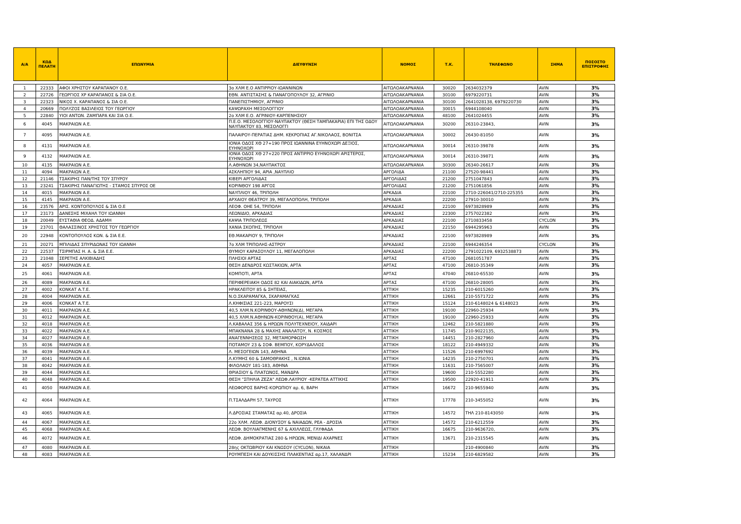| Α/Α | ΚΩΔ ΠΕΛΑΤΗ | ΕΠΩΝΥΜΙΑ | ΔΙΕΥΘΥΝΣΗ | ΝΟΜΟΣ | Τ.Κ. | ΤΗΛΕΦΩΝΟ | ΣΗΜΑ | ΠΟΣΟΣΤΟ ΕΠΙΣΤΡΟΦΗΣ |
| --- | --- | --- | --- | --- | --- | --- | --- | --- |
| 1 | 22333 | ΑΦΟΙ ΧΡΗΣΤΟΥ ΚΑΡΑΠΑΝΟΥ Ο.Ε. | 3ο ΧΛΜ Ε.Ο ΑΝΤΙΡΡΙΟΥ-ΙΩΑΝΝΙΝΩΝ | ΑΙΤΩΛΟΑΚΑΡΝΑΝΙΑ | 30020 | 2634032379 | AVIN | 3% |
| 2 | 22726 | ΓΕΩΡΓΙΟΣ ΧΡ ΚΑΡΑΠΑΝΟΣ & ΣΙΑ Ο.Ε. | ΕΘΝ. ΑΝΤΙΣΤΑΣΗΣ & ΠΑΝΑΓΟΠΟΥΛΟΥ 32, ΑΓΡΙΝΙΟ | ΑΙΤΩΛΟΑΚΑΡΝΑΝΙΑ | 30100 | 6979220731 | AVIN | 3% |
| 3 | 22323 | ΝΙΚΟΣ Χ. ΚΑΡΑΠΑΝΟΣ & ΣΙΑ Ο.Ε. | ΠΑΝΕΠΙΣΤΗΜΙΟΥ, ΑΓΡΙΝΙΟ | ΑΙΤΩΛΟΑΚΑΡΝΑΝΙΑ | 30100 | 2641028138, 6979220730 | AVIN | 3% |
| 4 | 20669 | ΠΟΛΥΖΟΣ ΒΑΣΙΛΕΙΟΣ ΤΟΥ ΓΕΩΡΓΙΟΥ | ΚΑΨΩΡΑΧΗ ΜΕΣΟΛΟΓΓΙΟΥ | ΑΙΤΩΛΟΑΚΑΡΝΑΝΙΑ | 30015 | 6944108040 | AVIN | 3% |
| 5 | 22840 | ΥΙΟΙ ΑΝΤΩΝ. ΖΑΜΠΑΡΑ ΚΑΙ ΣΙΑ Ο.Ε. | 2ο ΧΛΜ Ε.Ο. ΑΓΡΙΝΙΟΥ-ΚΑΡΠΕΝΗΣΙΟΥ | ΑΙΤΩΛΟΑΚΑΡΝΑΝΙΑ | 48100 | 2641024455 | AVIN | 3% |
| 6 | 4045 | ΜΑΚΡΑΙΩΝ Α.Ε. | Π.Ε.Ο. ΜΕΣΟΛΟΓΓΙΟΥ-ΝΑΥΠΑΚΤΟΥ (ΘΕΣΗ ΤΑΜΠΑΚΑΡΙΑ) ΕΠΙ ΤΗΣ ΟΔΟΥ ΝΑΥΠΑΚΤΟΥ 83, ΜΕΣΟΛΟΓΓΙ | ΑΙΤΩΛΟΑΚΑΡΝΑΝΙΑ | 30200 | 26310-23843, | AVIN | 3% |
| 7 | 4095 | ΜΑΚΡΑΙΩΝ Α.Ε. | ΠΑΛΑΙΡΟΥ-ΠΕΡΑΤΙΑΣ ΔΗΜ. ΚΕΚΡΟΠΙΑΣ ΑΓ.ΝΙΚΟΛΑΟΣ, ΒΟΝΙΤΣΑ | ΑΙΤΩΛΟΑΚΑΡΝΑΝΙΑ | 30002 | 26430-81050 | AVIN | 3% |
| 8 | 4131 | ΜΑΚΡΑΙΩΝ Α.Ε. | ΙΟΝΙΑ ΟΔΟΣ ΧΘ 27+190 ΠΡΟΣ ΙΩΑΝΝΙΝΑ ΕΥΗΝΟΧΩΡΙ ΔΕΞΙΟΣ, ΕΥΗΝΟΧΩΡΙ | ΑΙΤΩΛΟΑΚΑΡΝΑΝΙΑ | 30014 | 26310-39878 | AVIN | 3% |
| 9 | 4132 | ΜΑΚΡΑΙΩΝ Α.Ε. | ΙΟΝΙΑ ΟΔΟΣ ΧΘ 27+220 ΠΡΟΣ ΑΝΤΙΡΡΙΟ ΕΥΗΝΟΧΩΡΙ ΑΡΙΣΤΕΡΟΣ, ΕΥΗΝΟΧΩΡΙ | ΑΙΤΩΛΟΑΚΑΡΝΑΝΙΑ | 30014 | 26310-39871 | AVIN | 3% |
| 10 | 4135 | ΜΑΚΡΑΙΩΝ Α.Ε. | Λ.ΑΘΗΝΩΝ 34,ΝΑΥΠΑΚΤΟΣ | ΑΙΤΩΛΟΑΚΑΡΝΑΝΙΑ | 30300 | 26340-26617 | AVIN | 3% |
| 11 | 4094 | ΜΑΚΡΑΙΩΝ Α.Ε. | ΑΣΚΛΗΠΙΟΥ 94, ΑΡΙΑ ,ΝΑΥΠΛΙΟ | ΑΡΓΟΛΙΔΑ | 21100 | 27520-98441 | AVIN | 3% |
| 12 | 21146 | ΤΣΑΚΙΡΗΣ ΠΑΝ/ΤΗΣ ΤΟΥ ΣΠΥΡΟΥ | ΚΙΒΕΡΙ ΑΡΓΟΛΙΔΑΣ | ΑΡΓΟΛΙΔΑΣ | 21200 | 2751047843 | AVIN | 3% |
| 13 | 23241 | ΤΣΑΚΙΡΗΣ ΠΑΝΑΓΙΩΤΗΣ - ΣΤΑΜΟΣ ΣΠΥΡΟΣ ΟΕ | ΚΟΡΙΝΘΟΥ 198 ΑΡΓΟΣ | ΑΡΓΟΛΙΔΑΣ | 21200 | 2751061856 | AVIN | 3% |
| 14 | 4015 | ΜΑΚΡΑΙΩΝ Α.Ε. | ΝΑΥΠΛΙΟΥ 46, ΤΡΙΠΟΛΗ | ΑΡΚΑΔΙΑ | 22100 | 2710-226041/2710-225355 | AVIN | 3% |
| 15 | 4145 | ΜΑΚΡΑΙΩΝ Α.Ε. | ΑΡΧΑΙΟΥ ΘΕΑΤΡΟΥ 39, ΜΕΓΑΛΟΠΟΛΗ, ΤΡΙΠΟΛΗ | ΑΡΚΑΔΙΑ | 22200 | 27910-30010 | AVIN | 3% |
| 16 | 23576 | ΑΡΙΣ. ΚΟΝΤΟΠΟΥΛΟΣ & ΣΙΑ Ο.Ε | ΛΕΟΦ. ΟΗΕ 54, ΤΡΙΠΟΛΗ | ΑΡΚΑΔΙΑΣ | 22100 | 6973828989 | AVIN | 3% |
| 17 | 23173 | ΔΑΝΕΣΗΣ ΜΙΧΑΗΛ ΤΟΥ ΙΩΑΝΝΗ | ΛΕΩΝΙΔΙΟ, ΑΡΚΑΔΙΑΣ | ΑΡΚΑΔΙΑΣ | 22300 | 2757022382 | AVIN | 3% |
| 18 | 20049 | ΕΥΣΤΑΘΙΑ ΘΕΟΔ. ΑΔΑΜΗ | ΚΑΨΙΑ ΤΡΙΠΟΛΕΩΣ | ΑΡΚΑΔΙΑΣ | 22100 | 2710833458 | CYCLON | 3% |
| 19 | 23701 | ΘΑΛΑΣΣΙΝΟΣ ΧΡΗΣΤΟΣ ΤΟΥ ΓΕΩΡΓΙΟΥ | ΧΑΝΙΑ ΣΚΟΠΗΣ, ΤΡΙΠΟΛΗ | ΑΡΚΑΔΙΑΣ | 22150 | 6944295963 | AVIN | 3% |
| 20 | 22948 | ΚΟΝΤΟΠΟΥΛΟΣ ΚΩΝ. & ΣΙΑ Ε.Ε. | ΕΘ.ΜΑΚΑΡΙΟΥ 9, ΤΡΙΠΟΛΗ | ΑΡΚΑΔΙΑΣ | 22100 | 6973828989 | AVIN | 3% |
| 21 | 20271 | ΜΠΙΛΙΔΑΣ ΣΠΥΡΙΔΩΝΑΣ ΤΟΥ ΙΩΑΝΝΗ | 7ο ΧΛΜ ΤΡΙΠΟΛΗΣ-ΑΣΤΡΟΥ | ΑΡΚΑΔΙΑΣ | 22100 | 6944246354 | CYCLON | 3% |
| 22 | 22537 | ΤΣΙΡΜΠΑΣ Η. Α. & ΣΙΑ Ε.Ε. | ΘΥΜΙΟΥ ΚΑΡΑΣΟΥΛΟΥ 11, ΜΕΓΑΛΟΠΟΛΗ | ΑΡΚΑΔΙΑΣ | 22200 | 2791022109, 6932538873 | AVIN | 3% |
| 23 | 21048 | ΣΕΡΕΤΗΣ ΑΛΚΙΒΙΑΔΗΣ | ΠΛΗΣΙΟΙ ΑΡΤΑΣ | ΑΡΤΑΣ | 47100 | 2681051787 | AVIN | 3% |
| 24 | 4057 | ΜΑΚΡΑΙΩΝ Α.Ε. | ΘΕΣΗ ΔΕΝΔΡΟΣ ΚΩΣΤΑΚΙΩΝ, ΑΡΤΑ | ΑΡΤΑΣ | 47100 | 26810-35349 | AVIN | 3% |
| 25 | 4061 | ΜΑΚΡΑΙΩΝ Α.Ε. | ΚΟΜΠΟΤΙ, ΑΡΤΑ | ΑΡΤΑΣ | 47040 | 26810-65530 | AVIN | 3% |
| 26 | 4089 | ΜΑΚΡΑΙΩΝ Α.Ε. | ΠΕΡΙΦΕΡΕΙΑΚΗ ΟΔΟΣ 82 ΚΑΙ ΑΙΑΚΙΔΩΝ, ΑΡΤΑ | ΑΡΤΑΣ | 47100 | 26810-28005 | AVIN | 3% |
| 27 | 4002 | ΚΟΝΚΑΤ Α.Τ.Ε. | ΗΡΑΚΛΕΙΤΟΥ 85 & ΣΗΤΕΙΑΣ, | ΑΤΤΙΚΗ | 15235 | 210-6015260 | AVIN | 3% |
| 28 | 4004 | ΜΑΚΡΑΙΩΝ Α.Ε. | Ν.Ο.ΣΚΑΡΑΜΑΓΚΑ, ΣΚΑΡΑΜΑΓΚΑΣ | ΑΤΤΙΚΗ | 12661 | 210-5571722 | AVIN | 3% |
| 29 | 4006 | ΚΟΝΚΑΤ Α.Τ.Ε. | Λ.ΚΗΦΙΣΙΑΣ 221-223, ΜΑΡΟΥΣΙ | ΑΤΤΙΚΗ | 15124 | 210-6148024 & 6148023 | AVIN | 3% |
| 30 | 4011 | ΜΑΚΡΑΙΩΝ Α.Ε. | 40,5 ΧΛΜ.Ν.ΚΟΡΙΝΘΟΥ-ΑΘΗΝΩΝ(Δ), ΜΕΓΑΡΑ | ΑΤΤΙΚΗ | 19100 | 22960-25934 | AVIN | 3% |
| 31 | 4012 | ΜΑΚΡΑΙΩΝ Α.Ε. | 40,5 ΧΛΜ.Ν.ΑΘΗΝΩΝ-ΚΟΡΙΝΘΟΥ(Α), ΜΕΓΑΡΑ | ΑΤΤΙΚΗ | 19100 | 22960-25933 | AVIN | 3% |
| 32 | 4018 | ΜΑΚΡΑΙΩΝ Α.Ε. | Λ.ΚΑΒΑΛΑΣ 356 & ΗΡΩΩΝ ΠΟΛΥΤΕΧΝΕΙΟΥ, ΧΑΙΔΑΡΙ | ΑΤΤΙΚΗ | 12462 | 210-5821880 | AVIN | 3% |
| 33 | 4022 | ΜΑΚΡΑΙΩΝ Α.Ε. | ΜΠΑΚΝΑΝΑ 28 & ΜΑΧΗΣ ΑΝΑΛΑΤΟΥ, Ν. ΚΟΣΜΟΣ | ΑΤΤΙΚΗ | 11745 | 210-9022135, | AVIN | 3% |
| 34 | 4027 | ΜΑΚΡΑΙΩΝ Α.Ε. | ΑΝΑΓΕΝΝΗΣΕΩΣ 32, ΜΕΤΑΜΟΡΦΩΣΗ | ΑΤΤΙΚΗ | 14451 | 210-2827960 | AVIN | 3% |
| 35 | 4036 | ΜΑΚΡΑΙΩΝ Α.Ε. | ΠΟΤΑΜΟΥ 23 & ΣΟΦ. ΒΕΜΠΟΥ, ΚΟΡΥΔΑΛΛΟΣ | ΑΤΤΙΚΗ | 18122 | 210-4949332 | AVIN | 3% |
| 36 | 4039 | ΜΑΚΡΑΙΩΝ Α.Ε. | Λ. ΜΕΣΟΓΕΙΩΝ 143, ΑΘΗΝΑ | ΑΤΤΙΚΗ | 11526 | 210-6997692 | AVIN | 3% |
| 37 | 4041 | ΜΑΚΡΑΙΩΝ Α.Ε. | Λ.ΚΥΜΗΣ 60 & ΣΑΜΟΘΡΑΚΗΣ , Ν.ΙΩΝΙΑ | ΑΤΤΙΚΗ | 14235 | 210-2750701 | AVIN | 3% |
| 38 | 4042 | ΜΑΚΡΑΙΩΝ Α.Ε. | ΦΙΛΟΛΑΟΥ 181-183, ΑΘΗΝΑ | ΑΤΤΙΚΗ | 11631 | 210-7565007 | AVIN | 3% |
| 39 | 4044 | ΜΑΚΡΑΙΩΝ Α.Ε. | ΘΡΙΑΣΙΟΥ & ΠΛΑΤΩΝΟΣ, ΜΑΝΔΡΑ | ΑΤΤΙΚΗ | 19600 | 210-5552280 | AVIN | 3% |
| 40 | 4048 | ΜΑΚΡΑΙΩΝ Α.Ε. | ΘΕΣΗ "ΣΠΗΛΙΑ ΖΕΖΑ" ΛΕΩΦ.ΛΑΥΡΙΟΥ -ΚΕΡΑΤΕΑ ΑΤΤΙΚΗΣ | ΑΤΤΙΚΗ | 19500 | 22920-41911 | AVIN | 3% |
| 41 | 4050 | ΜΑΚΡΑΙΩΝ Α.Ε. | ΛΕΩΦΟΡΟΣ ΒΑΡΗΣ-ΚΟΡΩΠΙΟΥ αρ. 6, ΒΑΡΗ | ΑΤΤΙΚΗ | 16672 | 210-9655940 | AVIN | 3% |
| 42 | 4064 | ΜΑΚΡΑΙΩΝ Α.Ε. | Π.ΤΣΑΛΔΑΡΗ 57, ΤΑΥΡΟΣ | ΑΤΤΙΚΗ | 17778 | 210-3455052 | AVIN | 3% |
| 43 | 4065 | ΜΑΚΡΑΙΩΝ Α.Ε. | Λ.ΔΡΟΣΙΑΣ ΣΤΑΜΑΤΑΣ αρ.40, ΔΡΟΣΙΑ | ΑΤΤΙΚΗ | 14572 | ΤΗΛ 210-8143050 | AVIN | 3% |
| 44 | 4067 | ΜΑΚΡΑΙΩΝ Α.Ε. | 22ο ΧΛΜ. ΛΕΩΦ. ΔΙΟΝΥΣΟΥ & ΝΑΙΑΔΩΝ, ΡΕΑ - ΔΡΟΣΙΑ | ΑΤΤΙΚΗ | 14572 | 210-6212559 | AVIN | 3% |
| 45 | 4068 | ΜΑΚΡΑΙΩΝ Α.Ε. | ΛΕΩΦ. ΒΟΥΛΙΑΓΜΕΝΗΣ 67 & ΑΧΙΛΛΕΩΣ, ΓΛΥΦΑΔΑ | ΑΤΤΙΚΗ | 16675 | 210-9636720, | AVIN | 3% |
| 46 | 4072 | ΜΑΚΡΑΙΩΝ Α.Ε. | ΛΕΩΦ. ΔΗΜΟΚΡΑΤΙΑΣ 280 & ΗΡΩΩΝ, ΜΕΝΙΔΙ ΑΧΑΡΝΕΣ | ΑΤΤΙΚΗ | 13671 | 210-2315545 | AVIN | 3% |
| 47 | 4080 | ΜΑΚΡΑΙΩΝ Α.Ε. | 28ης ΟΚΤΩΒΡΙΟΥ ΚΑΙ ΚΝΩΣΟΥ (CYCLON), ΝΙΚΑΙΑ | ΑΤΤΙΚΗ | | 210-4900840 | AVIN | 3% |
| 48 | 4083 | ΜΑΚΡΑΙΩΝ Α.Ε. | ΡΟΥΜΠΕΣΗ ΚΑΙ ΔΟΥΚΙΣΣΗΣ ΠΛΑΚΕΝΤΙΑΣ αρ.17, ΧΑΛΑΝΔΡΙ | ΑΤΤΙΚΗ | 15234 | 210-6829582 | AVIN | 3% |